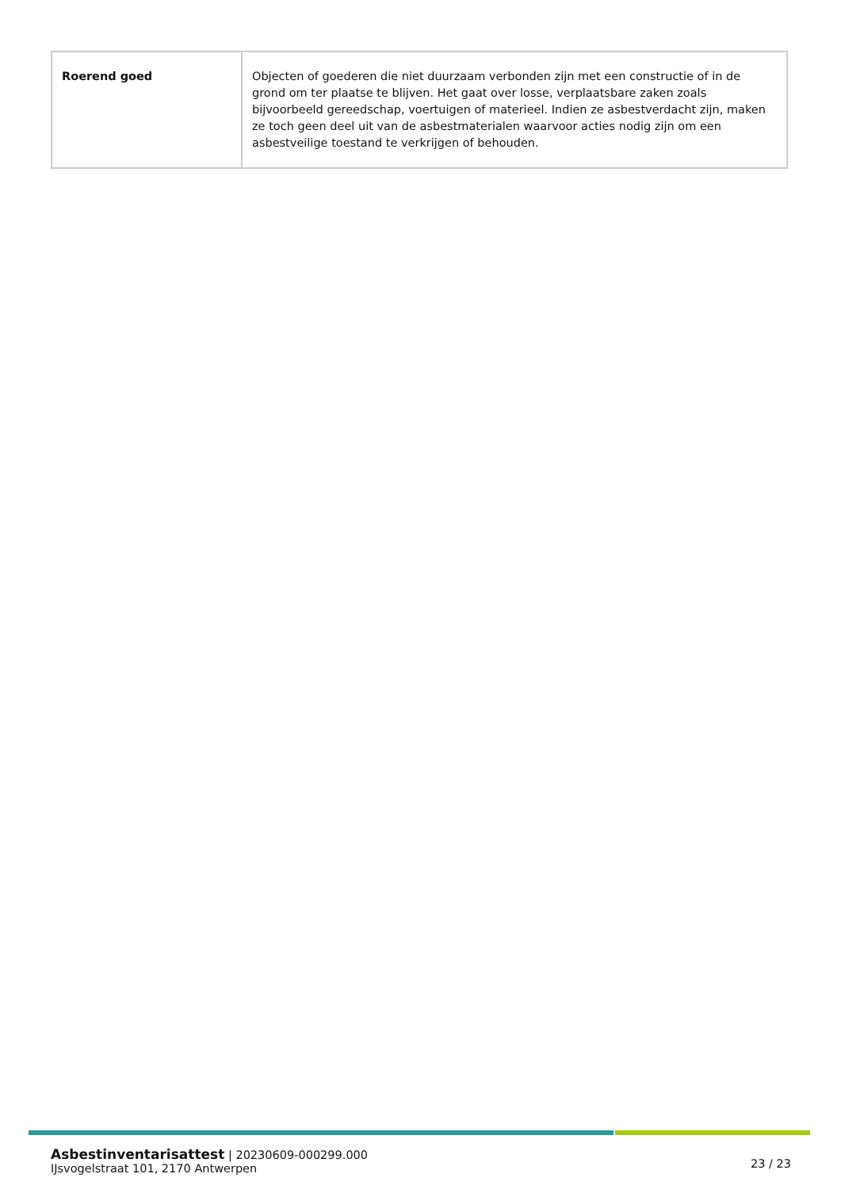| Roerend goed | Objecten of goederen die niet duurzaam verbonden zijn met een constructie of in de grond om ter plaatse te blijven. Het gaat over losse, verplaatsbare zaken zoals bijvoorbeeld gereedschap, voertuigen of materieel. Indien ze asbestverdacht zijn, maken ze toch geen deel uit van de asbestmaterialen waarvoor acties nodig zijn om een asbestveilige toestand te verkrijgen of behouden. |
Asbestinventarisattest | 20230609-000299.000
IJsvogelstraat 101, 2170 Antwerpen
23 / 23